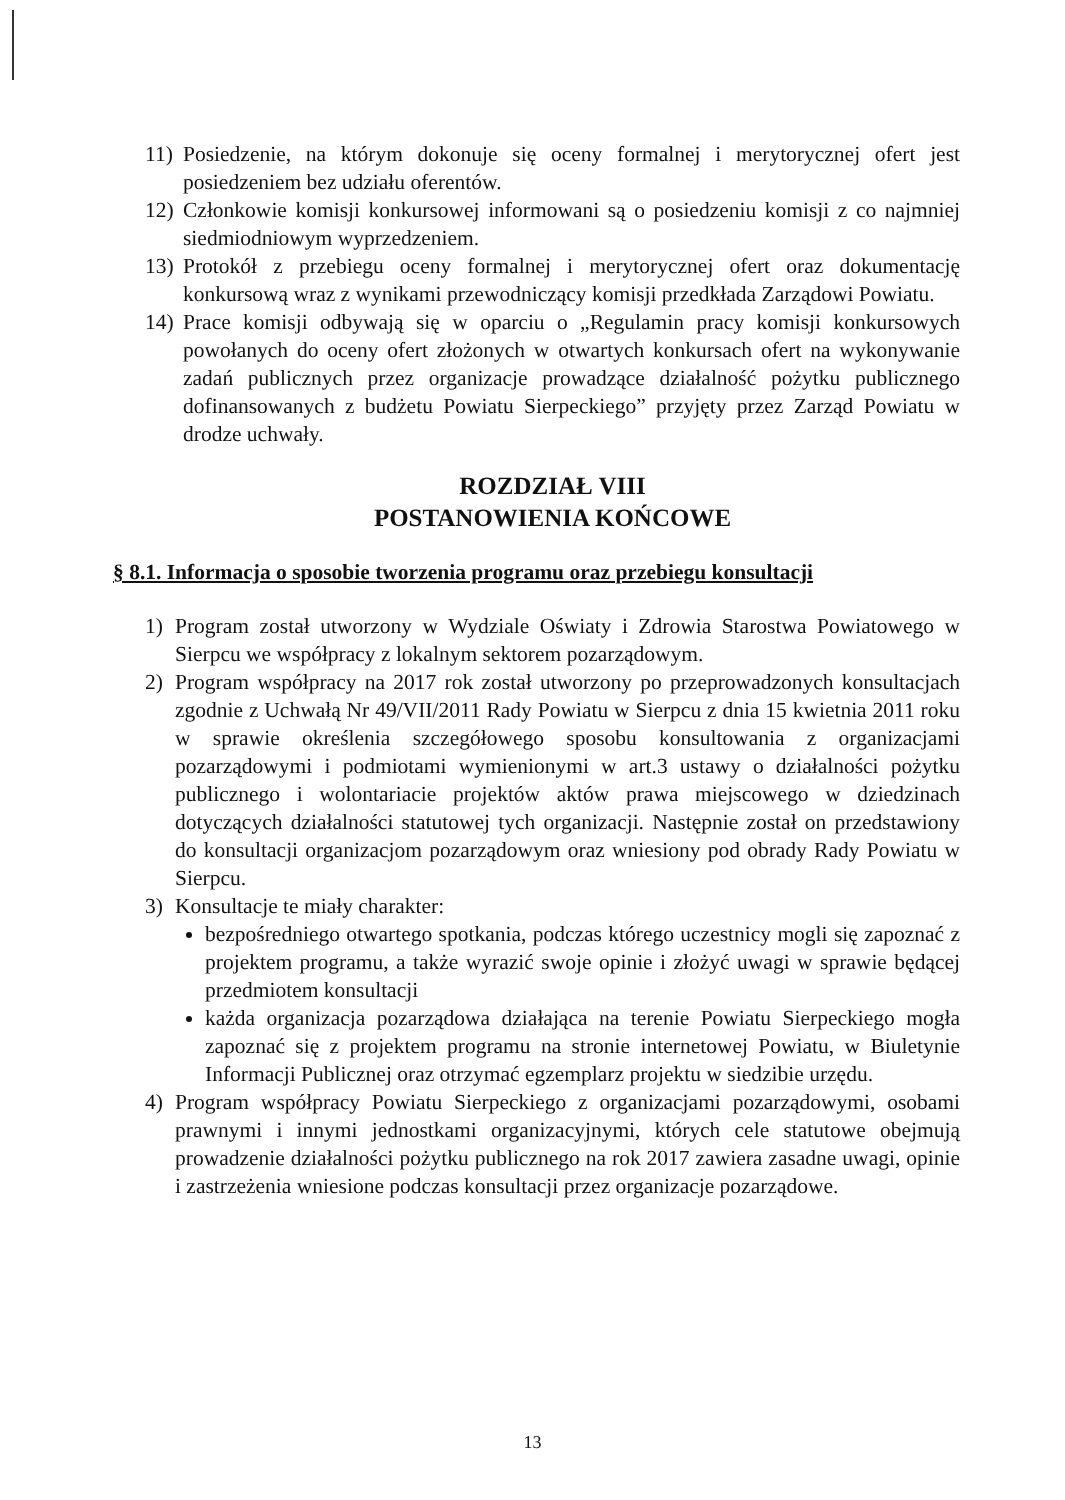11) Posiedzenie, na którym dokonuje się oceny formalnej i merytorycznej ofert jest posiedzeniem bez udziału oferentów.
12) Członkowie komisji konkursowej informowani są o posiedzeniu komisji z co najmniej siedmiodniowym wyprzedzeniem.
13) Protokół z przebiegu oceny formalnej i merytorycznej ofert oraz dokumentację konkursową wraz z wynikami przewodniczący komisji przedkłada Zarządowi Powiatu.
14) Prace komisji odbywają się w oparciu o „Regulamin pracy komisji konkursowych powołanych do oceny ofert złożonych w otwartych konkursach ofert na wykonywanie zadań publicznych przez organizacje prowadzące działalność pożytku publicznego dofinansowanych z budżetu Powiatu Sierpeckiego” przyjęty przez Zarząd Powiatu w drodze uchwały.
ROZDZIAŁ VIII
POSTANOWIENIA KOŃCOWE
§ 8.1. Informacja o sposobie tworzenia programu oraz przebiegu konsultacji
1) Program został utworzony w Wydziale Oświaty i Zdrowia Starostwa Powiatowego w Sierpcu we współpracy z lokalnym sektorem pozarządowym.
2) Program współpracy na 2017 rok został utworzony po przeprowadzonych konsultacjach zgodnie z Uchwałą Nr 49/VII/2011 Rady Powiatu w Sierpcu z dnia 15 kwietnia 2011 roku w sprawie określenia szczegółowego sposobu konsultowania z organizacjami pozarządowymi i podmiotami wymienionymi w art.3 ustawy o działalności pożytku publicznego i wolontariacie projektów aktów prawa miejscowego w dziedzinach dotyczących działalności statutowej tych organizacji. Następnie został on przedstawiony do konsultacji organizacjom pozarządowym oraz wniesiony pod obrady Rady Powiatu w Sierpcu.
3) Konsultacje te miały charakter:
bezpośredniego otwartego spotkania, podczas którego uczestnicy mogli się zapoznać z projektem programu, a także wyrazić swoje opinie i złożyć uwagi w sprawie będącej przedmiotem konsultacji
każda organizacja pozarządowa działająca na terenie Powiatu Sierpeckiego mogła zapoznać się z projektem programu na stronie internetowej Powiatu, w Biuletynie Informacji Publicznej oraz otrzymać egzemplarz projektu w siedzibie urzędu.
4) Program współpracy Powiatu Sierpeckiego z organizacjami pozarządowymi, osobami prawnymi i innymi jednostkami organizacyjnymi, których cele statutowe obejmują prowadzenie działalności pożytku publicznego na rok 2017 zawiera zasadne uwagi, opinie i zastrzeżenia wniesione podczas konsultacji przez organizacje pozarządowe.
13